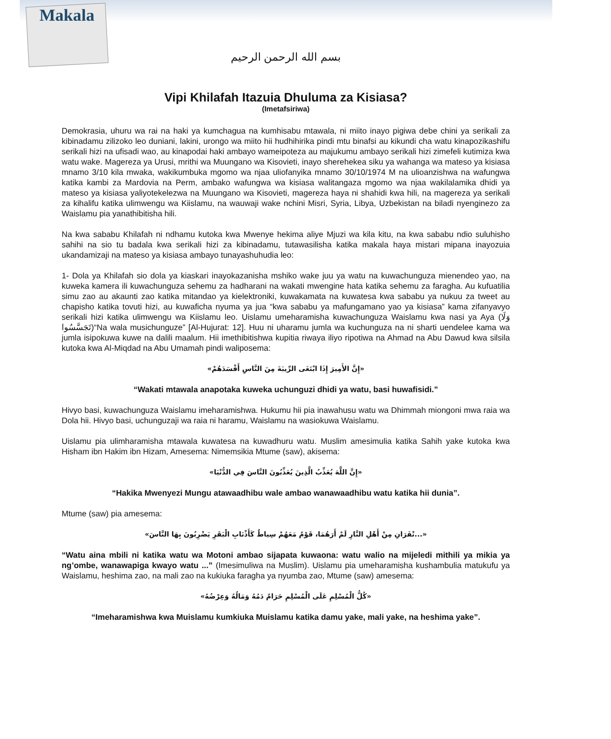Makala
بسم الله الرحمن الرحيم
Vipi Khilafah Itazuia Dhuluma za Kisiasa?
(Imetafsiriwa)
Demokrasia, uhuru wa rai na haki ya kumchagua na kumhisabu mtawala, ni miito inayo pigiwa debe chini ya serikali za kibinadamu zilizoko leo duniani, lakini, urongo wa miito hii hudhihirika pindi mtu binafsi au kikundi cha watu kinapozikashifu serikali hizi na ufisadi wao, au kinapodai haki ambayo wameipoteza au majukumu ambayo serikali hizi zimefeli kutimiza kwa watu wake. Magereza ya Urusi, mrithi wa Muungano wa Kisovieti, inayo sherehekea siku ya wahanga wa mateso ya kisiasa mnamo 3/10 kila mwaka, wakikumbuka mgomo wa njaa uliofanyika mnamo 30/10/1974 M na ulioanzishwa na wafungwa katika kambi za Mardovia na Perm, ambako wafungwa wa kisiasa walitangaza mgomo wa njaa wakilalamika dhidi ya mateso ya kisiasa yaliyotekelezwa na Muungano wa Kisovieti, magereza haya ni shahidi kwa hili, na magereza ya serikali za kihalifu katika ulimwengu wa Kiislamu, na wauwaji wake nchini Misri, Syria, Libya, Uzbekistan na biladi nyenginezo za Waislamu pia yanathibitisha hili.
Na kwa sababu Khilafah ni ndhamu kutoka kwa Mwenye hekima aliye Mjuzi wa kila kitu, na kwa sababu ndio suluhisho sahihi na sio tu badala kwa serikali hizi za kibinadamu, tutawasilisha katika makala haya mistari mipana inayozuia ukandamizaji na mateso ya kisiasa ambayo tunayashuhudia leo:
1- Dola ya Khilafah sio dola ya kiaskari inayokazanisha mshiko wake juu ya watu na kuwachunguza mienendeo yao, na kuweka kamera ili kuwachunguza sehemu za hadharani na wakati mwengine hata katika sehemu za faragha. Au kufuatilia simu zao au akaunti zao katika mitandao ya kielektroniki, kuwakamata na kuwatesa kwa sababu ya nukuu za tweet au chapisho katika tovuti hizi, au kuwaficha nyuma ya jua “kwa sababu ya mafungamano yao ya kisiasa” kama zifanyavyo serikali hizi katika ulimwengu wa Kiislamu leo. Uislamu umeharamisha kuwachunguza Waislamu kwa nasi ya Aya (وَلَا تَجَسَّسُوا)“Na wala musichunguze” [Al-Hujurat: 12]. Huu ni uharamu jumla wa kuchunguza na ni sharti uendelee kama wa jumla isipokuwa kuwe na dalili maalum. Hii imethibitishwa kupitia riwaya iliyo ripotiwa na Ahmad na Abu Dawud kwa silsila kutoka kwa Al-Miqdad na Abu Umamah pindi waliposema:
«إِنَّ الأَمِيرَ إِذَا ابْتَغَى الرِّيبَةَ مِنَ النَّاسِ أَفْسَدَهُمْ»
“Wakati mtawala anapotaka kuweka uchunguzi dhidi ya watu, basi huwafisidi.”
Hivyo basi, kuwachunguza Waislamu imeharamishwa. Hukumu hii pia inawahusu watu wa Dhimmah miongoni mwa raia wa Dola hii. Hivyo basi, uchunguzaji wa raia ni haramu, Waislamu na wasiokuwa Waislamu.
Uislamu pia ulimharamisha mtawala kuwatesa na kuwadhuru watu. Muslim amesimulia katika Sahih yake kutoka kwa Hisham ibn Hakim ibn Hizam, Amesema: Nimemsikia Mtume (saw), akisema:
«إِنَّ اللَّهَ يُعَذِّبُ الَّذِينَ يُعَذِّبُونَ النَّاسَ فِي الدُّنْيَا»
“Hakika Mwenyezi Mungu atawaadhibu wale ambao wanawaadhibu watu katika hii dunia”.
Mtume (saw) pia amesema:
«...نْفَرَانِ مِنْ أَهْلِ النَّارِ لَمْ أَرَهُمَا، قَوْمٌ مَعَهُمْ سِياطٌ كَأَذْنَابِ الْبَقَرِ يَضْرِبُونَ بِهَا النَّاسَ»
“Watu aina mbili ni katika watu wa Motoni ambao sijapata kuwaona: watu walio na mijeledi mithili ya mikia ya ng’ombe, wanawapiga kwayo watu ...” (Imesimuliwa na Muslim). Uislamu pia umeharamisha kushambulia matukufu ya Waislamu, heshima zao, na mali zao na kukiuka faragha ya nyumba zao, Mtume (saw) amesema:
«كُلُّ الْمُسْلِمِ عَلَى الْمُسْلِمِ حَرَامٌ دَمُهُ وَمَالُهُ وَعِرْضُهُ»
“Imeharamishwa kwa Muislamu kumkiuka Muislamu katika damu yake, mali yake, na heshima yake”.